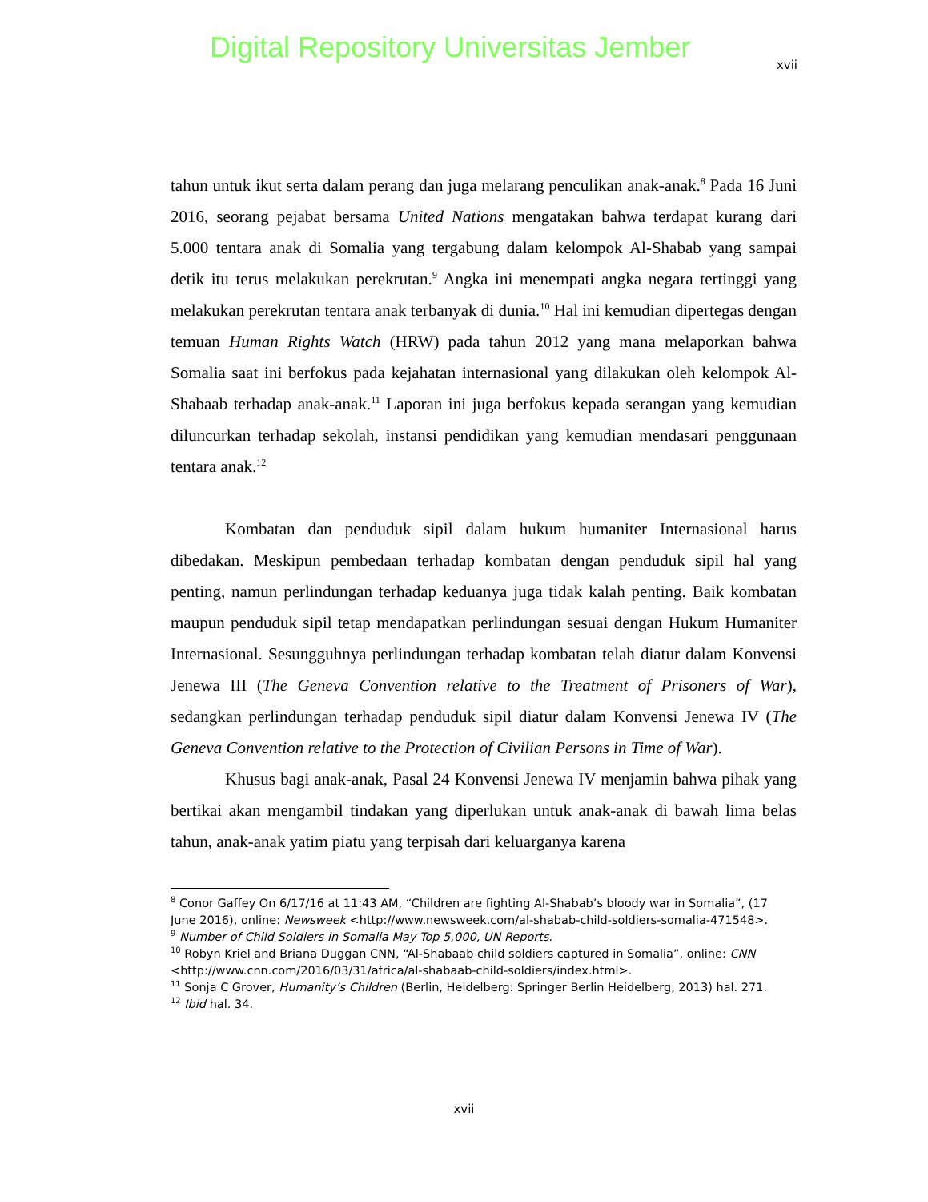Digital Repository Universitas Jember
xvii
tahun untuk ikut serta dalam perang dan juga melarang penculikan anak-anak.<sup>8</sup> Pada 16 Juni 2016, seorang pejabat bersama United Nations mengatakan bahwa terdapat kurang dari 5.000 tentara anak di Somalia yang tergabung dalam kelompok Al-Shabab yang sampai detik itu terus melakukan perekrutan.<sup>9</sup> Angka ini menempati angka negara tertinggi yang melakukan perekrutan tentara anak terbanyak di dunia.<sup>10</sup> Hal ini kemudian dipertegas dengan temuan Human Rights Watch (HRW) pada tahun 2012 yang mana melaporkan bahwa Somalia saat ini berfokus pada kejahatan internasional yang dilakukan oleh kelompok Al-Shabaab terhadap anak-anak.<sup>11</sup> Laporan ini juga berfokus kepada serangan yang kemudian diluncurkan terhadap sekolah, instansi pendidikan yang kemudian mendasari penggunaan tentara anak.<sup>12</sup>
Kombatan dan penduduk sipil dalam hukum humaniter Internasional harus dibedakan. Meskipun pembedaan terhadap kombatan dengan penduduk sipil hal yang penting, namun perlindungan terhadap keduanya juga tidak kalah penting. Baik kombatan maupun penduduk sipil tetap mendapatkan perlindungan sesuai dengan Hukum Humaniter Internasional. Sesungguhnya perlindungan terhadap kombatan telah diatur dalam Konvensi Jenewa III (The Geneva Convention relative to the Treatment of Prisoners of War), sedangkan perlindungan terhadap penduduk sipil diatur dalam Konvensi Jenewa IV (The Geneva Convention relative to the Protection of Civilian Persons in Time of War).
Khusus bagi anak-anak, Pasal 24 Konvensi Jenewa IV menjamin bahwa pihak yang bertikai akan mengambil tindakan yang diperlukan untuk anak-anak di bawah lima belas tahun, anak-anak yatim piatu yang terpisah dari keluarganya karena
<sup>8</sup> Conor Gaffey On 6/17/16 at 11:43 AM, “Children are fighting Al-Shabab’s bloody war in Somalia”, (17 June 2016), online: Newsweek <http://www.newsweek.com/al-shabab-child-soldiers-somalia-471548>.
<sup>9</sup> Number of Child Soldiers in Somalia May Top 5,000, UN Reports.
<sup>10</sup> Robyn Kriel and Briana Duggan CNN, “Al-Shabaab child soldiers captured in Somalia”, online: CNN <http://www.cnn.com/2016/03/31/africa/al-shabaab-child-soldiers/index.html>.
<sup>11</sup> Sonja C Grover, Humanity’s Children (Berlin, Heidelberg: Springer Berlin Heidelberg, 2013) hal. 271.
<sup>12</sup> Ibid hal. 34.
xvii